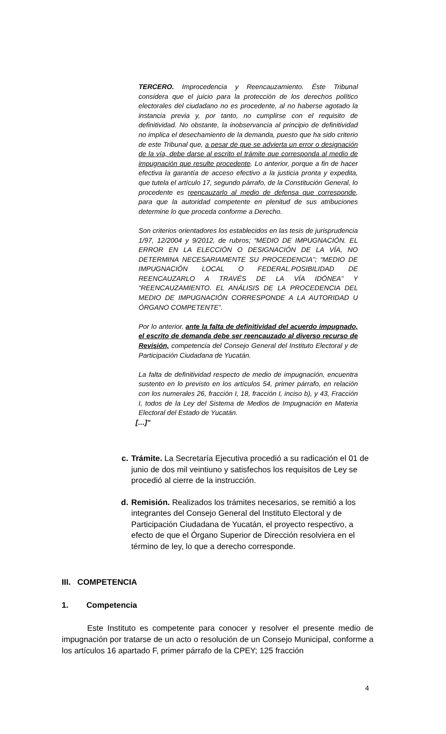TERCERO. Improcedencia y Reencauzamiento. Éste Tribunal considera que el juicio para la protección de los derechos político electorales del ciudadano no es procedente, al no haberse agotado la instancia previa y, por tanto, no cumplirse con el requisito de definitividad. No obstante, la inobservancia al principio de definitividad no implica el desechamiento de la demanda, puesto que ha sido criterio de este Tribunal que, a pesar de que se advierta un error o designación de la vía, debe darse al escrito el trámite que corresponda al medio de impugnación que resulte procedente. Lo anterior, porque a fin de hacer efectiva la garantía de acceso efectivo a la justicia pronta y expedita, que tutela el artículo 17, segundo párrafo, de la Constitución General, lo procedente es reencauzarlo al medio de defensa que corresponde, para que la autoridad competente en plenitud de sus atribuciones determine lo que proceda conforme a Derecho.
Son criterios orientadores los establecidos en las tesis de jurisprudencia 1/97, 12/2004 y 9/2012, de rubros; “MEDIO DE IMPUGNACIÓN. EL ERROR EN LA ELECCIÓN O DESIGNACIÓN DE LA VÍA, NO DETERMINA NECESARIAMENTE SU PROCEDENCIA”; “MEDIO DE IMPUGNACIÓN LOCAL O FEDERAL.POSIBILIDAD DE REENCAUZARLO A TRAVÉS DE LA VÍA IDÓNEA” Y “REENCAUZAMIENTO. EL ANÁLISIS DE LA PROCEDENCIA DEL MEDIO DE IMPUGNACIÓN CORRESPONDE A LA AUTORIDAD U ÓRGANO COMPETENTE”.
Por lo anterior, ante la falta de definitividad del acuerdo impugnado, el escrito de demanda debe ser reencauzado al diverso recurso de Revisión, competencia del Consejo General del Instituto Electoral y de Participación Ciudadana de Yucatán.
La falta de definitividad respecto de medio de impugnación, encuentra sustento en lo previsto en los artículos 54, primer párrafo, en relación con los numerales 26, fracción I, 18, fracción I, inciso b), y 43, Fracción I, todos de la Ley del Sistema de Medios de Impugnación en Materia Electoral del Estado de Yucatán.
[…]”
c. Trámite. La Secretaría Ejecutiva procedió a su radicación el 01 de junio de dos mil veintiuno y satisfechos los requisitos de Ley se procedió al cierre de la instrucción.
d. Remisión. Realizados los trámites necesarios, se remitió a los integrantes del Consejo General del Instituto Electoral y de Participación Ciudadana de Yucatán, el proyecto respectivo, a efecto de que el Órgano Superior de Dirección resolviera en el término de ley, lo que a derecho corresponde.
III. COMPETENCIA
1. Competencia
Este Instituto es competente para conocer y resolver el presente medio de impugnación por tratarse de un acto o resolución de un Consejo Municipal, conforme a los artículos 16 apartado F, primer párrafo de la CPEY; 125 fracción
4